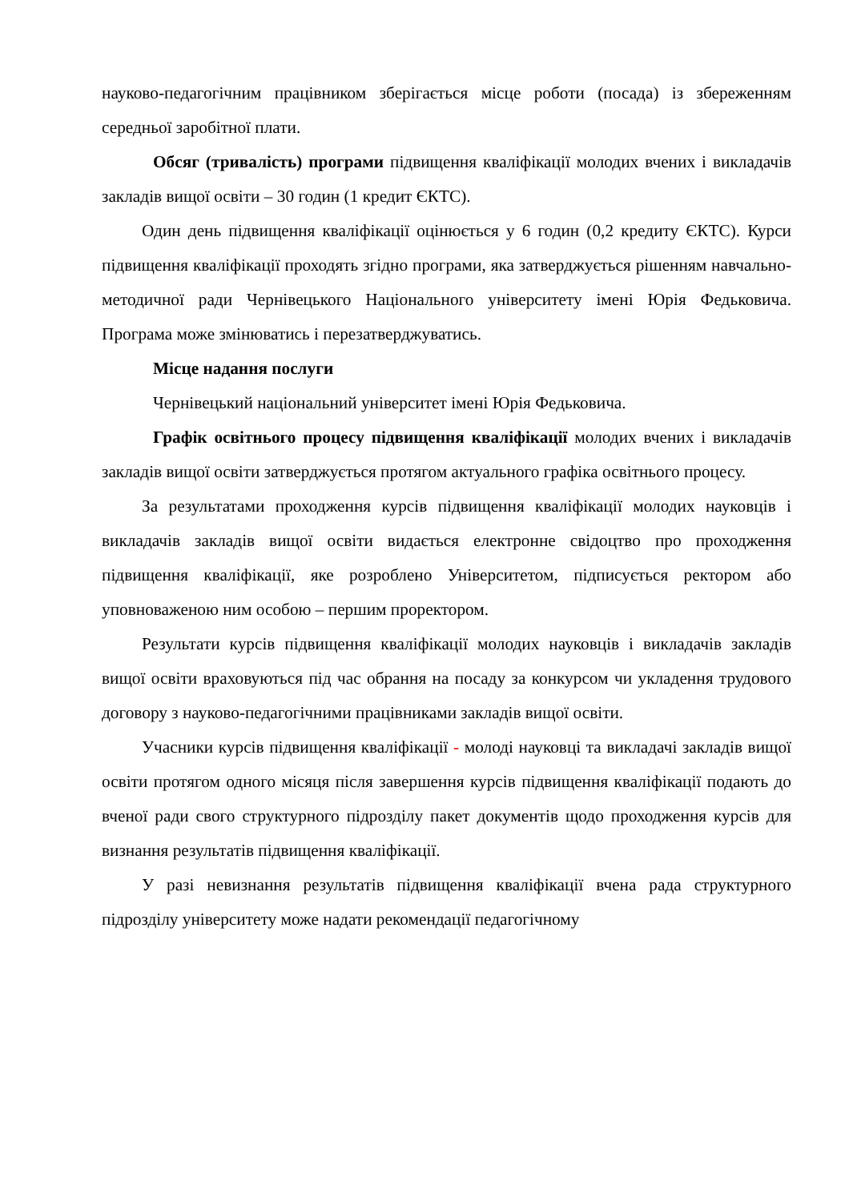науково-педагогічним працівником зберігається місце роботи (посада) із збереженням середньої заробітної плати.
Обсяг (тривалість) програми підвищення кваліфікації молодих вчених і викладачів закладів вищої освіти – 30 годин (1 кредит ЄКТС).
Один день підвищення кваліфікації оцінюється у 6 годин (0,2 кредиту ЄКТС). Курси підвищення кваліфікації проходять згідно програми, яка затверджується рішенням навчально-методичної ради Чернівецького Національного університету імені Юрія Федьковича. Програма може змінюватись і перезатверджуватись.
Місце надання послуги
Чернівецький національний університет імені Юрія Федьковича.
Графік освітнього процесу підвищення кваліфікації молодих вчених і викладачів закладів вищої освіти затверджується протягом актуального графіка освітнього процесу.
За результатами проходження курсів підвищення кваліфікації молодих науковців і викладачів закладів вищої освіти видається електронне свідоцтво про проходження підвищення кваліфікації, яке розроблено Університетом, підписується ректором або уповноваженою ним особою – першим проректором.
Результати курсів підвищення кваліфікації молодих науковців і викладачів закладів вищої освіти враховуються під час обрання на посаду за конкурсом чи укладення трудового договору з науково-педагогічними працівниками закладів вищої освіти.
Учасники курсів підвищення кваліфікації - молоді науковці та викладачі закладів вищої освіти протягом одного місяця після завершення курсів підвищення кваліфікації подають до вченої ради свого структурного підрозділу пакет документів щодо проходження курсів для визнання результатів підвищення кваліфікації.
У разі невизнання результатів підвищення кваліфікації вчена рада структурного підрозділу університету може надати рекомендації педагогічному